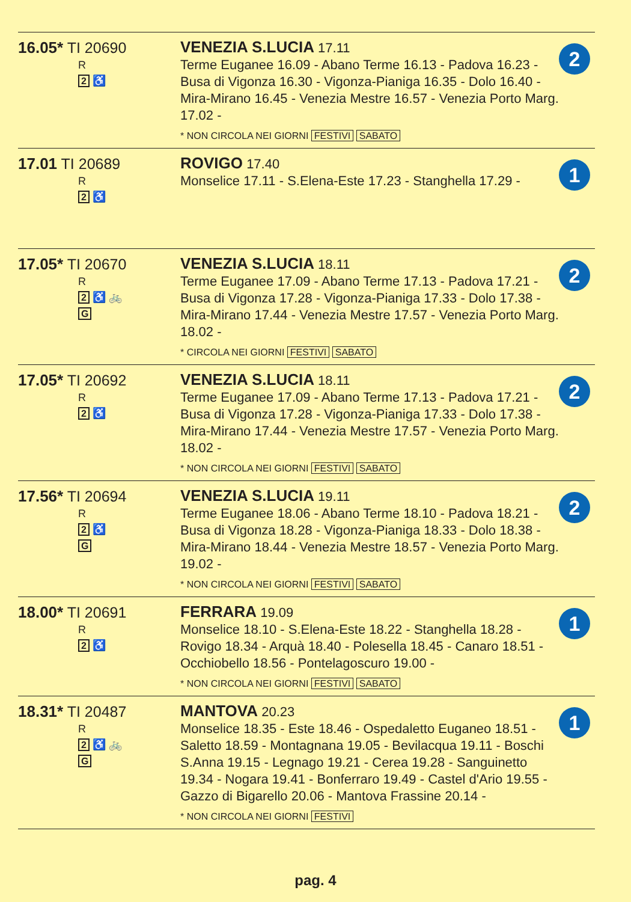| 16.05* TI 20690 R 2 ♿ | VENEZIA S.LUCIA 17.11 Terme Euganee 16.09 - Abano Terme 16.13 - Padova 16.23 - Busa di Vigonza 16.30 - Vigonza-Pianiga 16.35 - Dolo 16.40 - Mira-Mirano 16.45 - Venezia Mestre 16.57 - Venezia Porto Marg. 17.02 - * NON CIRCOLA NEI GIORNI FESTIVI SABATO | 2 |
| 17.01 TI 20689 R 2 ♿ | ROVIGO 17.40 Monselice 17.11 - S.Elena-Este 17.23 - Stanghella 17.29 - | 1 |
| 17.05* TI 20670 R 2 ♿ 🚲 G | VENEZIA S.LUCIA 18.11 Terme Euganee 17.09 - Abano Terme 17.13 - Padova 17.21 - Busa di Vigonza 17.28 - Vigonza-Pianiga 17.33 - Dolo 17.38 - Mira-Mirano 17.44 - Venezia Mestre 17.57 - Venezia Porto Marg. 18.02 - * CIRCOLA NEI GIORNI FESTIVI SABATO | 2 |
| 17.05* TI 20692 R 2 ♿ | VENEZIA S.LUCIA 18.11 Terme Euganee 17.09 - Abano Terme 17.13 - Padova 17.21 - Busa di Vigonza 17.28 - Vigonza-Pianiga 17.33 - Dolo 17.38 - Mira-Mirano 17.44 - Venezia Mestre 17.57 - Venezia Porto Marg. 18.02 - * NON CIRCOLA NEI GIORNI FESTIVI SABATO | 2 |
| 17.56* TI 20694 R 2 ♿ G | VENEZIA S.LUCIA 19.11 Terme Euganee 18.06 - Abano Terme 18.10 - Padova 18.21 - Busa di Vigonza 18.28 - Vigonza-Pianiga 18.33 - Dolo 18.38 - Mira-Mirano 18.44 - Venezia Mestre 18.57 - Venezia Porto Marg. 19.02 - * NON CIRCOLA NEI GIORNI FESTIVI SABATO | 2 |
| 18.00* TI 20691 R 2 ♿ | FERRARA 19.09 Monselice 18.10 - S.Elena-Este 18.22 - Stanghella 18.28 - Rovigo 18.34 - Arquà 18.40 - Polesella 18.45 - Canaro 18.51 - Occhiobello 18.56 - Pontelagoscuro 19.00 - * NON CIRCOLA NEI GIORNI FESTIVI SABATO | 1 |
| 18.31* TI 20487 R 2 ♿ 🚲 G | MANTOVA 20.23 Monselice 18.35 - Este 18.46 - Ospedaletto Euganeo 18.51 - Saletto 18.59 - Montagnana 19.05 - Bevilacqua 19.11 - Boschi S.Anna 19.15 - Legnago 19.21 - Cerea 19.28 - Sanguinetto 19.34 - Nogara 19.41 - Bonferraro 19.49 - Castel d'Ario 19.55 - Gazzo di Bigarello 20.06 - Mantova Frassine 20.14 - * NON CIRCOLA NEI GIORNI FESTIVI | 1 |
pag. 4